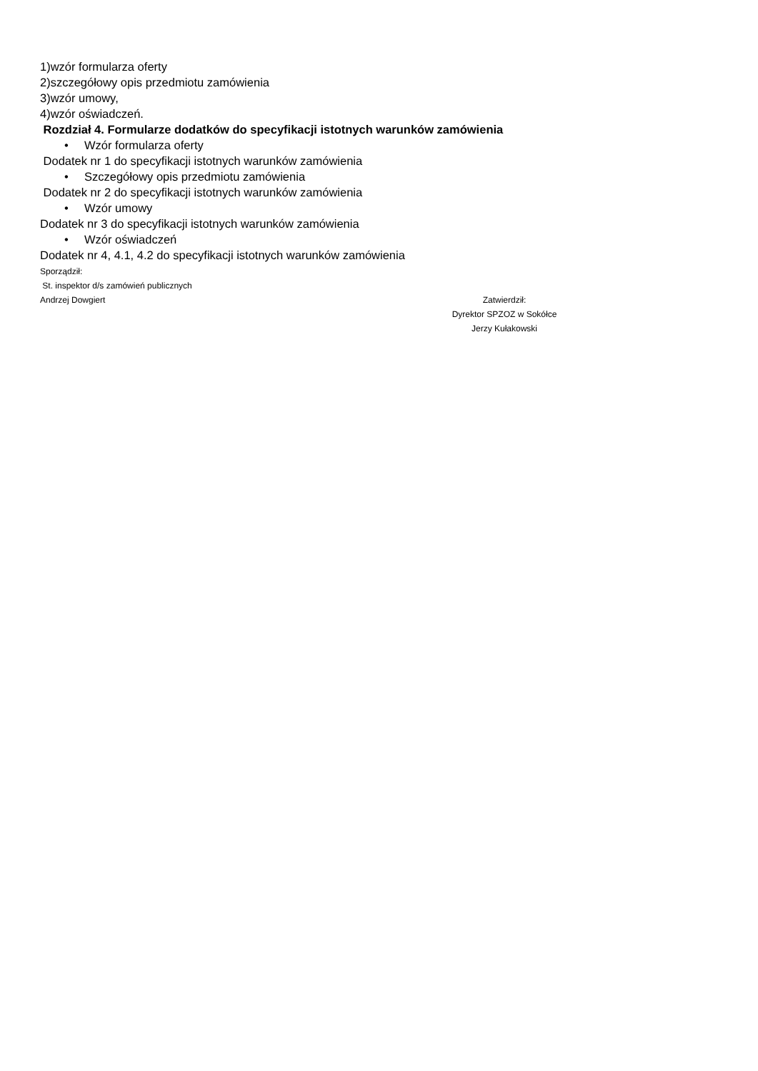1)wzór formularza oferty
2)szczegółowy opis przedmiotu zamówienia
3)wzór umowy,
4)wzór oświadczeń.
Rozdział 4. Formularze dodatków do specyfikacji istotnych warunków zamówienia
• Wzór formularza oferty
Dodatek nr 1 do specyfikacji istotnych warunków zamówienia
• Szczegółowy opis przedmiotu zamówienia
Dodatek nr 2 do specyfikacji istotnych warunków zamówienia
• Wzór umowy
Dodatek nr 3 do specyfikacji istotnych warunków zamówienia
• Wzór oświadczeń
Dodatek nr 4, 4.1, 4.2 do specyfikacji istotnych warunków zamówienia
Sporządził:
St. inspektor d/s zamówień publicznych
Andrzej Dowgiert
Zatwierdził:
Dyrektor SPZOZ w Sokółce
Jerzy Kułakowski